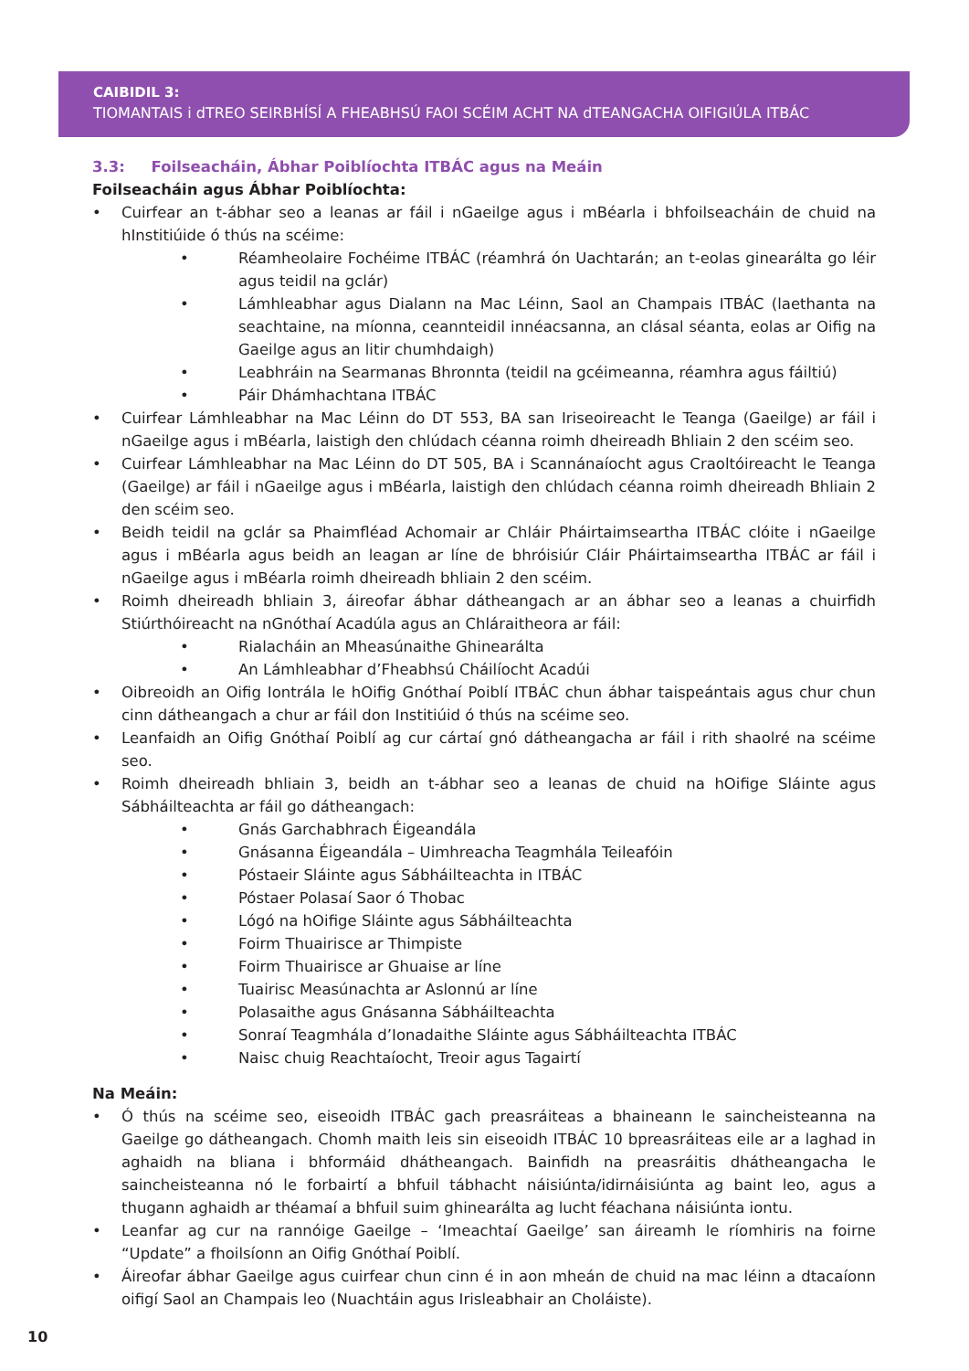CAIBIDIL 3:
TIOMANTAIS i dTREO SEIRBHÍSÍ A FHEABHSÚ FAOI SCÉIM ACHT NA dTEANGACHA OIFIGIÚLA ITBÁC
3.3: Foilseacháin, Ábhar Poiblíochta ITBÁC agus na Meáin
Foilseacháin agus Ábhar Poiblíochta:
• Cuirfear an t-ábhar seo a leanas ar fáil i nGaeilge agus i mBéarla i bhfoilseacháin de chuid na hInstitiúide ó thús na scéime:
• Réamheolaire Fochéime ITBÁC (réamhrá ón Uachtarán; an t-eolas ginearálta go léir agus teidil na gclár)
• Lámhleabhar agus Dialann na Mac Léinn, Saol an Champais ITBÁC (laethanta na seachtaine, na míonna, ceannteidil innéacsanna, an clásal séanta, eolas ar Oifig na Gaeilge agus an litir chumhdaigh)
• Leabhráin na Searmanas Bhronnta (teidil na gcéimeanna, réamhra agus fáiltiú)
• Páir Dhámhachtana ITBÁC
• Cuirfear Lámhleabhar na Mac Léinn do DT 553, BA san Iriseoireacht le Teanga (Gaeilge) ar fáil i nGaeilge agus i mBéarla, laistigh den chlúdach céanna roimh dheireadh Bhliain 2 den scéim seo.
• Cuirfear Lámhleabhar na Mac Léinn do DT 505, BA i Scannánaíocht agus Craoltóireacht le Teanga (Gaeilge) ar fáil i nGaeilge agus i mBéarla, laistigh den chlúdach céanna roimh dheireadh Bhliain 2 den scéim seo.
• Beidh teidil na gclár sa Phaimfléad Achomair ar Chláir Pháirtaimseartha ITBÁC clóite i nGaeilge agus i mBéarla agus beidh an leagan ar líne de bhróisiúr Cláir Pháirtaimseartha ITBÁC ar fáil i nGaeilge agus i mBéarla roimh dheireadh bhliain 2 den scéim.
• Roimh dheireadh bhliain 3, áireofar ábhar dátheangach ar an ábhar seo a leanas a chuirfidh Stiúrthóireacht na nGnóthaí Acadúla agus an Chláraitheora ar fáil:
• Rialacháin an Mheasúnaithe Ghinearálta
• An Lámhleabhar d’Fheabhsú Cháilíocht Acadúi
• Oibreoidh an Oifig Iontrála le hOifig Gnóthaí Poiblí ITBÁC chun ábhar taispeántais agus chur chun cinn dátheangach a chur ar fáil don Institiúid ó thús na scéime seo.
• Leanfaidh an Oifig Gnóthaí Poiblí ag cur cártaí gnó dátheangacha ar fáil i rith shaolré na scéime seo.
• Roimh dheireadh bhliain 3, beidh an t-ábhar seo a leanas de chuid na hOifige Sláinte agus Sábháilteachta ar fáil go dátheangach:
• Gnás Garchabhrach Éigeandála
• Gnásanna Éigeandála – Uimhreacha Teagmhála Teileafóin
• Póstaeir Sláinte agus Sábháilteachta in ITBÁC
• Póstaer Polasaí Saor ó Thobac
• Lógó na hOifige Sláinte agus Sábháilteachta
• Foirm Thuairisce ar Thimpiste
• Foirm Thuairisce ar Ghuaise ar líne
• Tuairisc Measúnachta ar Aslonnú ar líne
• Polasaithe agus Gnásanna Sábháilteachta
• Sonraí Teagmhála d’Ionadaithe Sláinte agus Sábháilteachta ITBÁC
• Naisc chuig Reachtaíocht, Treoir agus Tagairtí
Na Meáin:
• Ó thús na scéime seo, eiseoidh ITBÁC gach preasráiteas a bhaineann le saincheisteanna na Gaeilge go dátheangach. Chomh maith leis sin eiseoidh ITBÁC 10 bpreasráiteas eile ar a laghad in aghaidh na bliana i bhformáid dhátheangach. Bainfidh na preasráitis dhátheangacha le saincheisteanna nó le forbairtí a bhfuil tábhacht náisiúnta/idirnáisiúnta ag baint leo, agus a thugann aghaidh ar théamaí a bhfuil suim ghinearálta ag lucht féachana náisiúnta iontu.
• Leanfar ag cur na rannóige Gaeilge – ‘Imeachtaí Gaeilge’ san áireamh le ríomhiris na foirne “Update” a fhoilsíonn an Oifig Gnóthaí Poiblí.
• Áireofar ábhar Gaeilge agus cuirfear chun cinn é in aon mheán de chuid na mac léinn a dtacaíonn oifigí Saol an Champais leo (Nuachtáin agus Irisleabhair an Choláiste).
10